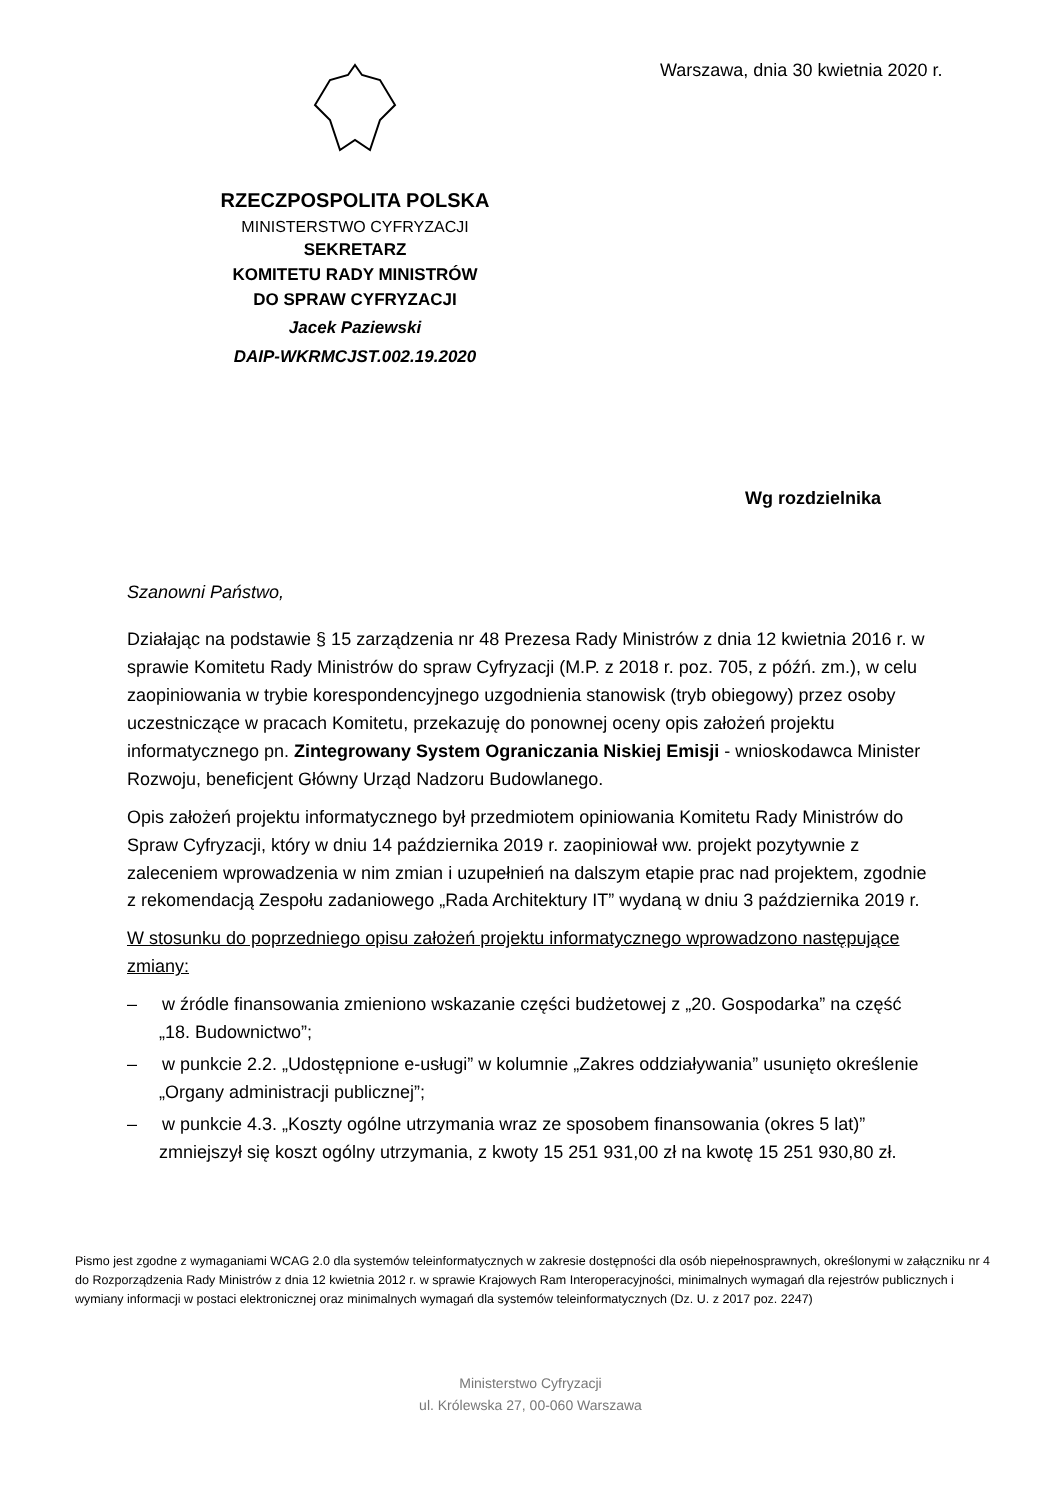RZECZPOSPOLITA POLSKA
MINISTERSTWO CYFRYZACJI
SEKRETARZ
KOMITETU RADY MINISTRÓW
DO SPRAW CYFRYZACJI
Jacek Paziewski
DAIP-WKRMCJST.002.19.2020
Warszawa, dnia 30 kwietnia 2020 r.
Wg rozdzielnika
Szanowni Państwo,
Działając na podstawie § 15 zarządzenia nr 48 Prezesa Rady Ministrów z dnia 12 kwietnia 2016 r. w sprawie Komitetu Rady Ministrów do spraw Cyfryzacji (M.P. z 2018 r. poz. 705, z późń. zm.), w celu zaopiniowania w trybie korespondencyjnego uzgodnienia stanowisk (tryb obiegowy) przez osoby uczestniczące w pracach Komitetu, przekazuję do ponownej oceny opis założeń projektu informatycznego pn. Zintegrowany System Ograniczania Niskiej Emisji - wnioskodawca Minister Rozwoju, beneficjent Główny Urząd Nadzoru Budowlanego.
Opis założeń projektu informatycznego był przedmiotem opiniowania Komitetu Rady Ministrów do Spraw Cyfryzacji, który w dniu 14 października 2019 r. zaopiniował ww. projekt pozytywnie z zaleceniem wprowadzenia w nim zmian i uzupełnień na dalszym etapie prac nad projektem, zgodnie z rekomendacją Zespołu zadaniowego „Rada Architektury IT” wydaną w dniu 3 października 2019 r.
W stosunku do poprzedniego opisu założeń projektu informatycznego wprowadzono następujące zmiany:
– w źródle finansowania zmieniono wskazanie części budżetowej z „20. Gospodarka” na część „18. Budownictwo”;
– w punkcie 2.2. „Udostępnione e-usługi” w kolumnie „Zakres oddziaływania” usunięto określenie „Organy administracji publicznej”;
– w punkcie 4.3. „Koszty ogólne utrzymania wraz ze sposobem finansowania (okres 5 lat)” zmniejszył się koszt ogólny utrzymania, z kwoty 15 251 931,00 zł na kwotę 15 251 930,80 zł.
Pismo jest zgodne z wymaganiami WCAG 2.0 dla systemów teleinformatycznych w zakresie dostępności dla osób niepełnosprawnych, określonymi w załączniku nr 4 do Rozporządzenia Rady Ministrów z dnia 12 kwietnia 2012 r. w sprawie Krajowych Ram Interoperacyjności, minimalnych wymagań dla rejestrów publicznych i wymiany informacji w postaci elektronicznej oraz minimalnych wymagań dla systemów teleinformatycznych (Dz. U. z 2017 poz. 2247)
Ministerstwo Cyfryzacji
ul. Królewska 27, 00-060 Warszawa